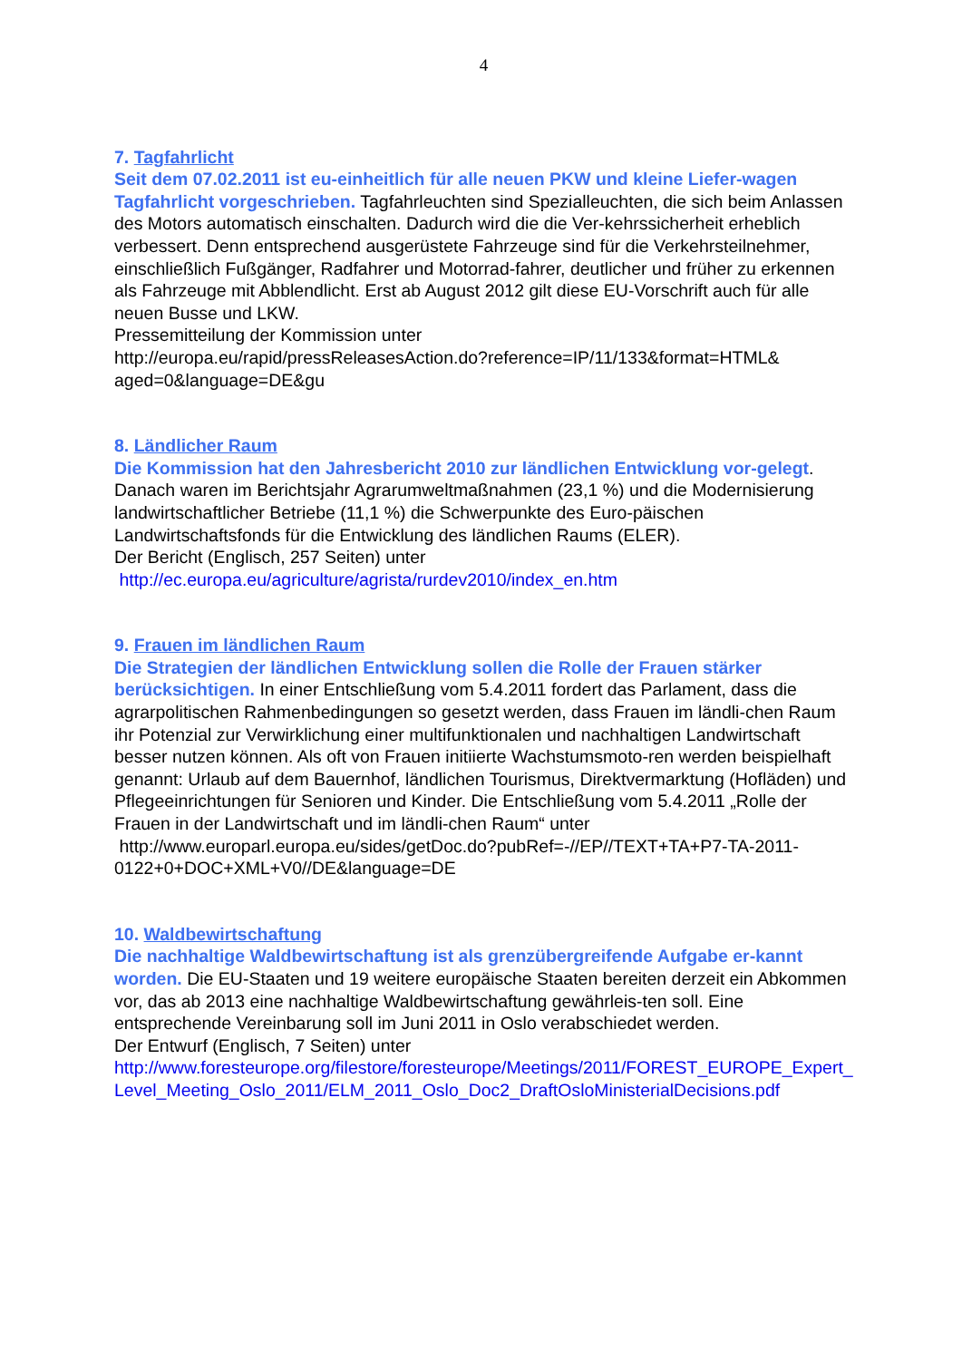4
7. Tagfahrlicht
Seit dem 07.02.2011 ist eu-einheitlich für alle neuen PKW und kleine Liefer-wagen Tagfahrlicht vorgeschrieben. Tagfahrleuchten sind Spezialleuchten, die sich beim Anlassen des Motors automatisch einschalten. Dadurch wird die die Ver-kehrssicherheit erheblich verbessert. Denn entsprechend ausgerüstete Fahrzeuge sind für die Verkehrsteilnehmer, einschließlich Fußgänger, Radfahrer und Motorrad-fahrer, deutlicher und früher zu erkennen als Fahrzeuge mit Abblendlicht. Erst ab August 2012 gilt diese EU-Vorschrift auch für alle neuen Busse und LKW.
Pressemitteilung der Kommission unter
http://europa.eu/rapid/pressReleasesAction.do?reference=IP/11/133&format=HTML& aged=0&language=DE&gu
8. Ländlicher Raum
Die Kommission hat den Jahresbericht 2010 zur ländlichen Entwicklung vor-gelegt. Danach waren im Berichtsjahr Agrarumweltmaßnahmen (23,1 %) und die Modernisierung landwirtschaftlicher Betriebe (11,1 %) die Schwerpunkte des Euro-päischen Landwirtschaftsfonds für die Entwicklung des ländlichen Raums (ELER).
Der Bericht (Englisch, 257 Seiten) unter
http://ec.europa.eu/agriculture/agrista/rurdev2010/index_en.htm
9. Frauen im ländlichen Raum
Die Strategien der ländlichen Entwicklung sollen die Rolle der Frauen stärker berücksichtigen. In einer Entschließung vom 5.4.2011 fordert das Parlament, dass die agrarpolitischen Rahmenbedingungen so gesetzt werden, dass Frauen im ländli-chen Raum ihr Potenzial zur Verwirklichung einer multifunktionalen und nachhaltigen Landwirtschaft besser nutzen können. Als oft von Frauen initiierte Wachstumsmoto-ren werden beispielhaft genannt: Urlaub auf dem Bauernhof, ländlichen Tourismus, Direktvermarktung (Hofläden) und Pflegeeinrichtungen für Senioren und Kinder. Die Entschließung vom 5.4.2011 „Rolle der Frauen in der Landwirtschaft und im ländli-chen Raum“ unter
http://www.europarl.europa.eu/sides/getDoc.do?pubRef=-//EP//TEXT+TA+P7-TA-2011-0122+0+DOC+XML+V0//DE&language=DE
10. Waldbewirtschaftung
Die nachhaltige Waldbewirtschaftung ist als grenzübergreifende Aufgabe er-kannt worden. Die EU-Staaten und 19 weitere europäische Staaten bereiten derzeit ein Abkommen vor, das ab 2013 eine nachhaltige Waldbewirtschaftung gewährleis-ten soll. Eine entsprechende Vereinbarung soll im Juni 2011 in Oslo verabschiedet werden.
Der Entwurf (Englisch, 7 Seiten) unter
http://www.foresteurope.org/filestore/foresteurope/Meetings/2011/FOREST_EUROPE_Expert_Level_Meeting_Oslo_2011/ELM_2011_Oslo_Doc2_DraftOsloMinisterialDecisions.pdf